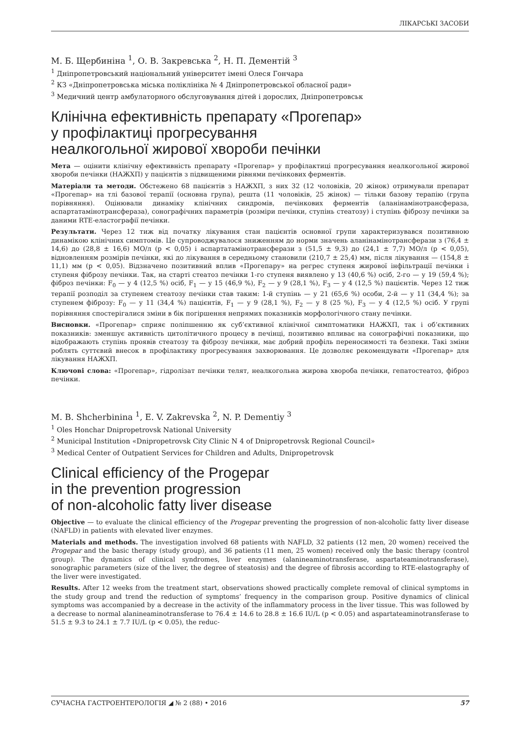ЛІКАРСЬКІ ЗАСОБИ
М. Б. Щербиніна <sup>1</sup>, О. В. Закревська <sup>2</sup>, Н. П. Дементій <sup>3</sup>
<sup>1</sup> Дніпропетровський національний університет імені Олеся Гончара
<sup>2</sup> КЗ «Дніпропетровська міська поліклініка № 4 Дніпропетровської обласної ради»
<sup>3</sup> Медичний центр амбулаторного обслуговування дітей і дорослих, Дніпропетровськ
Клінічна ефективність препарату «Прогепар»
у профілактиці прогресування
неалкогольної жирової хвороби печінки
Мета — оцінити клінічну ефективність препарату «Прогепар» у профілактиці прогресування неалкогольної жирової хвороби печінки (НАЖХП) у пацієнтів з підвищеними рівнями печінкових ферментів.
Матеріали та методи. Обстежено 68 пацієнтів з НАЖХП, з них 32 (12 чоловіків, 20 жінок) отримували препарат «Прогепар» на тлі базової терапії (основна група), решта (11 чоловіків, 25 жінок) — тільки базову терапію (група порівняння). Оцінювали динаміку клінічних синдромів, печінкових ферментів (аланінамінотрансфераза, аспартатамінотрансфераза), сонографічних параметрів (розміри печінки, ступінь стеатозу) і ступінь фіброзу печінки за даними RTE-еластографії печінки.
Результати. Через 12 тиж від початку лікування стан пацієнтів основної групи характеризувався позитивною динамікою клінічних симптомів. Це супроводжувалося зниженням до норми значень аланінамінотрансферази з (76,4 ± 14,6) до (28,8 ± 16,6) МО/л (p < 0,05) і аспартатамінотрансферази з (51,5 ± 9,3) до (24,1 ± 7,7) МО/л (p < 0,05), відновленням розмірів печінки, які до лікування в середньому становили (210,7 ± 25,4) мм, після лікування — (154,8 ± 11,1) мм (p < 0,05). Відзначено позитивний вплив «Прогепару» на регрес ступеня жирової інфільтрації печінки і ступеня фіброзу печінки. Так, на старті стеатоз печінки 1-го ступеня виявлено у 13 (40,6 %) осіб, 2-го — у 19 (59,4 %); фіброз печінки: F<sub>0</sub> — у 4 (12,5 %) осіб, F<sub>1</sub> — у 15 (46,9 %), F<sub>2</sub> — у 9 (28,1 %), F<sub>3</sub> — у 4 (12,5 %) пацієнтів. Через 12 тиж терапії розподіл за ступенем стеатозу печінки став таким: 1-й ступінь — у 21 (65,6 %) особи, 2-й — у 11 (34,4 %); за ступенем фіброзу: F<sub>0</sub> — у 11 (34,4 %) пацієнтів, F<sub>1</sub> — у 9 (28,1 %), F<sub>2</sub> — у 8 (25 %), F<sub>3</sub> — у 4 (12,5 %) осіб. У групі порівняння спостерігалися зміни в бік погіршення непрямих показників морфологічного стану печінки.
Висновки. «Прогепар» сприяє поліпшенню як суб’єктивної клінічної симптоматики НАЖХП, так і об’єктивних показників: зменшує активність цитолітичного процесу в печінці, позитивно впливає на сонографічні показники, що відображають ступінь проявів стеатозу та фіброзу печінки, має добрий профіль переносимості та безпеки. Такі зміни роблять суттєвий внесок в профілактику прогресування захворювання. Це дозволяє рекомендувати «Прогепар» для лікування НАЖХП.
Ключові слова: «Прогепар», гідролізат печінки телят, неалкогольна жирова хвороба печінки, гепатостеатоз, фіброз печінки.
M. B. Shcherbinina <sup>1</sup>, E. V. Zakrevska <sup>2</sup>, N. P. Dementiy <sup>3</sup>
<sup>1</sup> Oles Honchar Dnipropetrovsk National University
<sup>2</sup> Municipal Institution «Dnipropetrovsk City Clinic N 4 of Dnipropetrovsk Regional Council»
<sup>3</sup> Medical Center of Outpatient Services for Children and Adults, Dnipropetrovsk
Clinical efficiency of the Progepar
in the prevention progression
of non-alcoholic fatty liver disease
Objective — to evaluate the clinical efficiency of the Progepar preventing the progression of non-alcoholic fatty liver disease (NAFLD) in patients with elevated liver enzymes.
Materials and methods. The investigation involved 68 patients with NAFLD, 32 patients (12 men, 20 women) received the Progepar and the basic therapy (study group), and 36 patients (11 men, 25 women) received only the basic therapy (control group). The dynamics of clinical syndromes, liver enzymes (alanineaminotransferase, aspartateaminotransferase), sonographic parameters (size of the liver, the degree of steatosis) and the degree of fibrosis according to RTE-elastography of the liver were investigated.
Results. After 12 weeks from the treatment start, observations showed practically complete removal of clinical symptoms in the study group and trend the reduction of symptoms’ frequency in the comparison group. Positive dynamics of clinical symptoms was accompanied by a decrease in the activity of the inflammatory process in the liver tissue. This was followed by a decrease to normal alanineaminotransferase to 76.4 ± 14.6 to 28.8 ± 16.6 IU/L (p < 0.05) and aspartateaminotransferase to 51.5 ± 9.3 to 24.1 ± 7.7 IU/L (p < 0.05), the reduc-
СУЧАСНА ГАСТРОЕНТЕРОЛОГІЯ ◢ № 2 (88) • 2016 57